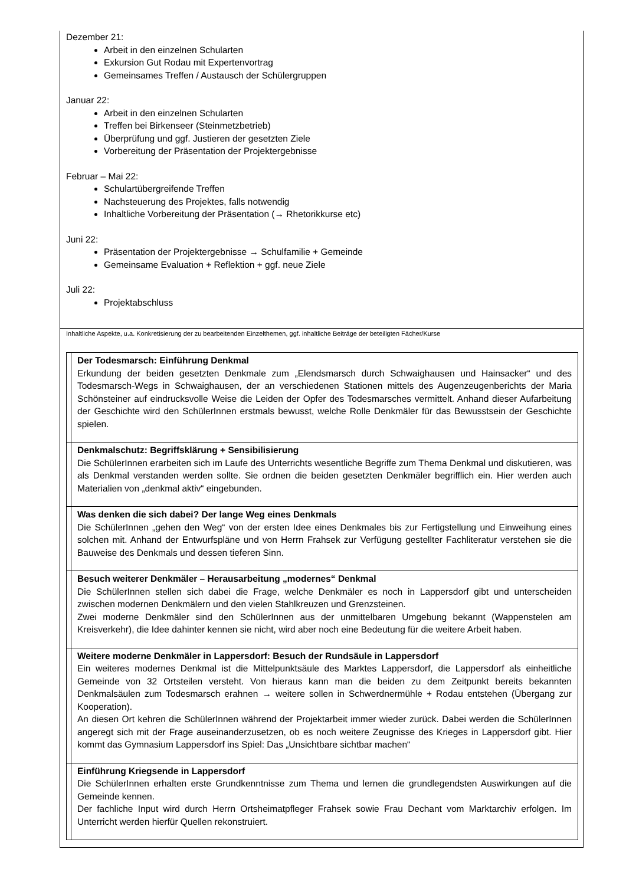Dezember 21:
Arbeit in den einzelnen Schularten
Exkursion Gut Rodau mit Expertenvortrag
Gemeinsames Treffen / Austausch der Schülergruppen
Januar 22:
Arbeit in den einzelnen Schularten
Treffen bei Birkenseer (Steinmetzbetrieb)
Überprüfung und ggf. Justieren der gesetzten Ziele
Vorbereitung der Präsentation der Projektergebnisse
Februar – Mai 22:
Schulartübergreifende Treffen
Nachsteuerung des Projektes, falls notwendig
Inhaltliche Vorbereitung der Präsentation (→ Rhetorikkurse etc)
Juni 22:
Präsentation der Projektergebnisse → Schulfamilie + Gemeinde
Gemeinsame Evaluation + Reflektion + ggf. neue Ziele
Juli 22:
Projektabschluss
Inhaltliche Aspekte, u.a. Konkretisierung der zu bearbeitenden Einzelthemen, ggf. inhaltliche Beiträge der beteiligten Fächer/Kurse
| | Der Todesmarsch: Einführung Denkmal Erkundung der beiden gesetzten Denkmale zum „Elendsmarsch durch Schwaighausen und Hainsacker“ und des Todesmarsch-Wegs in Schwaighausen, der an verschiedenen Stationen mittels des Augenzeugenberichts der Maria Schönsteiner auf eindrucksvolle Weise die Leiden der Opfer des Todesmarsches vermittelt. Anhand dieser Aufarbeitung der Geschichte wird den SchülerInnen erstmals bewusst, welche Rolle Denkmäler für das Bewusstsein der Geschichte spielen. |
| | Denkmalschutz: Begriffsklärung + Sensibilisierung Die SchülerInnen erarbeiten sich im Laufe des Unterrichts wesentliche Begriffe zum Thema Denkmal und diskutieren, was als Denkmal verstanden werden sollte. Sie ordnen die beiden gesetzten Denkmäler begrifflich ein. Hier werden auch Materialien von „denkmal aktiv“ eingebunden. |
| | Was denken die sich dabei? Der lange Weg eines Denkmals Die SchülerInnen „gehen den Weg“ von der ersten Idee eines Denkmales bis zur Fertigstellung und Einweihung eines solchen mit. Anhand der Entwurfspläne und von Herrn Frahsek zur Verfügung gestellter Fachliteratur verstehen sie die Bauweise des Denkmals und dessen tieferen Sinn. |
| | Besuch weiterer Denkmäler – Herausarbeitung „modernes“ Denkmal Die SchülerInnen stellen sich dabei die Frage, welche Denkmäler es noch in Lappersdorf gibt und unterscheiden zwischen modernen Denkmälern und den vielen Stahlkreuzen und Grenzsteinen. Zwei moderne Denkmäler sind den SchülerInnen aus der unmittelbaren Umgebung bekannt (Wappenstelen am Kreisverkehr), die Idee dahinter kennen sie nicht, wird aber noch eine Bedeutung für die weitere Arbeit haben. |
| | Weitere moderne Denkmäler in Lappersdorf: Besuch der Rundsäule in Lappersdorf Ein weiteres modernes Denkmal ist die Mittelpunktsäule des Marktes Lappersdorf, die Lappersdorf als einheitliche Gemeinde von 32 Ortsteilen versteht. Von hieraus kann man die beiden zu dem Zeitpunkt bereits bekannten Denkmalsäulen zum Todesmarsch erahnen → weitere sollen in Schwerdnermühle + Rodau entstehen (Übergang zur Kooperation). An diesen Ort kehren die SchülerInnen während der Projektarbeit immer wieder zurück. Dabei werden die SchülerInnen angeregt sich mit der Frage auseinanderzusetzen, ob es noch weitere Zeugnisse des Krieges in Lappersdorf gibt. Hier kommt das Gymnasium Lappersdorf ins Spiel: Das „Unsichtbare sichtbar machen“ |
| | Einführung Kriegsende in Lappersdorf Die SchülerInnen erhalten erste Grundkenntnisse zum Thema und lernen die grundlegendsten Auswirkungen auf die Gemeinde kennen. Der fachliche Input wird durch Herrn Ortsheimatpfleger Frahsek sowie Frau Dechant vom Marktarchiv erfolgen. Im Unterricht werden hierfür Quellen rekonstruiert. |